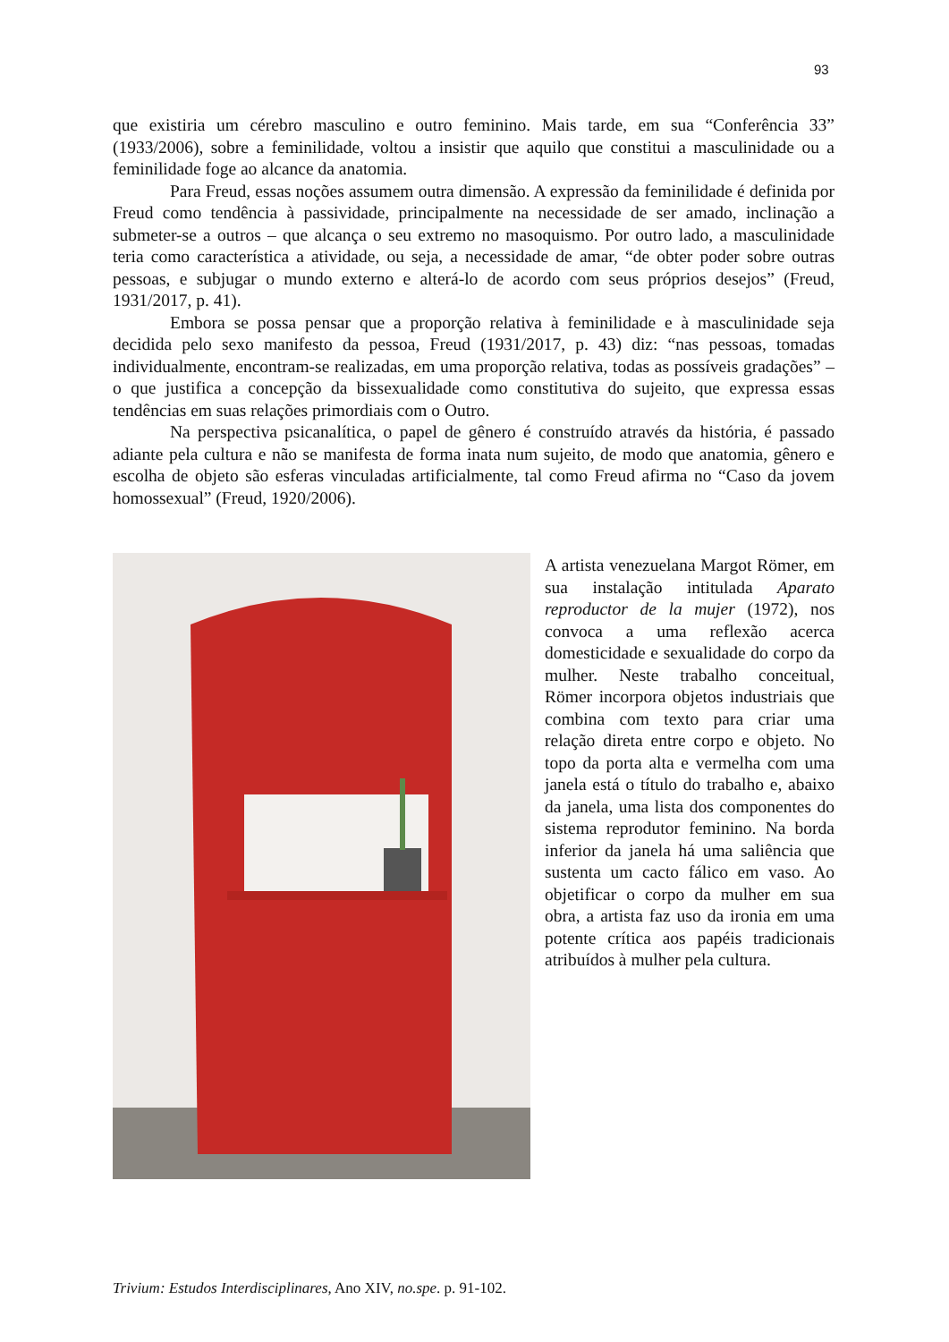93
que existiria um cérebro masculino e outro feminino. Mais tarde, em sua “Conferência 33” (1933/2006), sobre a feminilidade, voltou a insistir que aquilo que constitui a masculinidade ou a feminilidade foge ao alcance da anatomia.
Para Freud, essas noções assumem outra dimensão. A expressão da feminilidade é definida por Freud como tendência à passividade, principalmente na necessidade de ser amado, inclinação a submeter-se a outros – que alcança o seu extremo no masoquismo. Por outro lado, a masculinidade teria como característica a atividade, ou seja, a necessidade de amar, “de obter poder sobre outras pessoas, e subjugar o mundo externo e alterá-lo de acordo com seus próprios desejos” (Freud, 1931/2017, p. 41).
Embora se possa pensar que a proporção relativa à feminilidade e à masculinidade seja decidida pelo sexo manifesto da pessoa, Freud (1931/2017, p. 43) diz: “nas pessoas, tomadas individualmente, encontram-se realizadas, em uma proporção relativa, todas as possíveis gradações” – o que justifica a concepção da bissexualidade como constitutiva do sujeito, que expressa essas tendências em suas relações primordiais com o Outro.
Na perspectiva psicanalítica, o papel de gênero é construído através da história, é passado adiante pela cultura e não se manifesta de forma inata num sujeito, de modo que anatomia, gênero e escolha de objeto são esferas vinculadas artificialmente, tal como Freud afirma no “Caso da jovem homossexual” (Freud, 1920/2006).
A artista venezuelana Margot Römer, em sua instalação intitulada Aparato reproductor de la mujer (1972), nos convoca a uma reflexão acerca domesticidade e sexualidade do corpo da mulher. Neste trabalho conceitual, Römer incorpora objetos industriais que combina com texto para criar uma relação direta entre corpo e objeto. No topo da porta alta e vermelha com uma janela está o título do trabalho e, abaixo da janela, uma lista dos componentes do sistema reprodutor feminino. Na borda inferior da janela há uma saliência que sustenta um cacto fálico em vaso. Ao objetificar o corpo da mulher em sua obra, a artista faz uso da ironia em uma potente crítica aos papéis tradicionais atribuídos à mulher pela cultura.
Trivium: Estudos Interdisciplinares, Ano XIV, no.spe. p. 91-102.